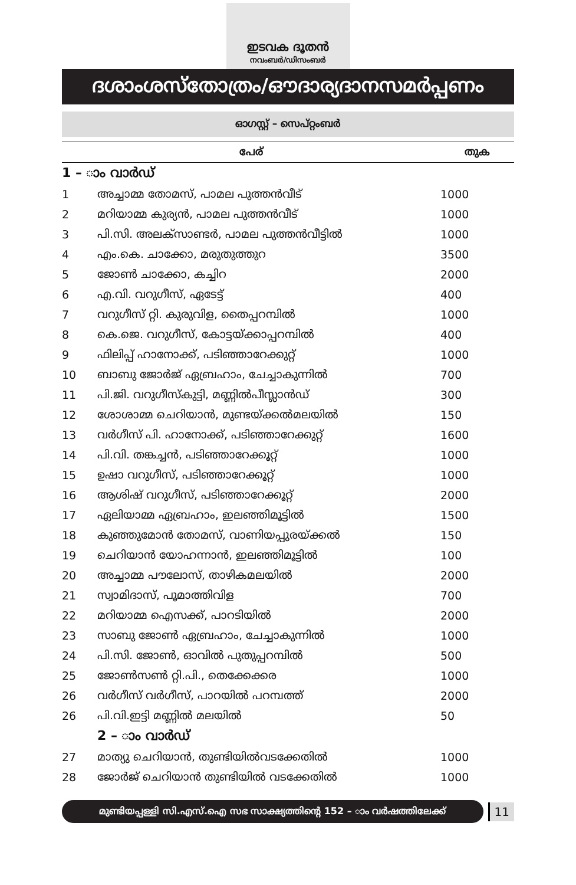ഇടവക ദൂതൻ
നവംബർ/ഡിസംബർ
ദശാംശസ്തോത്രം/ഔദാര്യദാനസമർപ്പണം
ഓഗസ്റ്റ് – സെപ്റ്റംബർ
| പേര് | | തുക |
| --- | --- | --- |
| 1 – ാം വാർഡ് | | |
| 1 | അച്ചാമ്മ തോമസ്, പാമല പുത്തൻവീട് | 1000 |
| 2 | മറിയാമ്മ കുര്യൻ, പാമല പുത്തൻവീട് | 1000 |
| 3 | പി.സി. അലക്സാണ്ടർ, പാമല പുത്തൻവീട്ടിൽ | 1000 |
| 4 | എം.കെ. ചാക്കോ, മരുതുത്തുറ | 3500 |
| 5 | ജോൺ ചാക്കോ, കച്ചിറ | 2000 |
| 6 | എ.വി. വറുഗീസ്, ഏടേട്ട് | 400 |
| 7 | വറുഗീസ് റ്റി. കുരുവിള, തൈപ്പറമ്പിൽ | 1000 |
| 8 | കെ.ജെ. വറുഗീസ്, കോട്ടയ്ക്കാപ്പറമ്പിൽ | 400 |
| 9 | ഫിലിപ്പ് ഹാനോക്ക്, പടിഞ്ഞാറേക്കുറ്റ് | 1000 |
| 10 | ബാബു ജോർജ് ഏബ്രഹാം, ചേച്ചാകുന്നിൽ | 700 |
| 11 | പി.ജി. വറുഗീസ്കുട്ടി, മണ്ണിൽപീസ്ലാൻഡ് | 300 |
| 12 | ശോശാമ്മ ചെറിയാൻ, മുണ്ടയ്ക്കൽമലയിൽ | 150 |
| 13 | വർഗീസ് പി. ഹാനോക്ക്, പടിഞ്ഞാറേക്കുറ്റ് | 1600 |
| 14 | പി.വി. തങ്കച്ചൻ, പടിഞ്ഞാറേക്കൂറ്റ് | 1000 |
| 15 | ഉഷാ വറുഗീസ്, പടിഞ്ഞാറേക്കൂറ്റ് | 1000 |
| 16 | ആശിഷ് വറുഗീസ്, പടിഞ്ഞാറേക്കൂറ്റ് | 2000 |
| 17 | ഏലിയാമ്മ ഏബ്രഹാം, ഇലഞ്ഞിമൂട്ടിൽ | 1500 |
| 18 | കുഞ്ഞുമോൻ തോമസ്, വാണിയപ്പുരയ്ക്കൽ | 150 |
| 19 | ചെറിയാൻ യോഹന്നാൻ, ഇലഞ്ഞിമൂട്ടിൽ | 100 |
| 20 | അച്ചാമ്മ പൗലോസ്, താഴികമലയിൽ | 2000 |
| 21 | സ്വാമിദാസ്, പൂമാത്തിവിള | 700 |
| 22 | മറിയാമ്മ ഐസക്ക്, പാറടിയിൽ | 2000 |
| 23 | സാബു ജോൺ ഏബ്രഹാം, ചേച്ചാകുന്നിൽ | 1000 |
| 24 | പി.സി. ജോൺ, ഓവിൽ പുതുപ്പറമ്പിൽ | 500 |
| 25 | ജോൺസൺ റ്റി.പി., തെക്കേക്കര | 1000 |
| 26 | വർഗീസ് വർഗീസ്, പാറയിൽ പറമ്പത്ത് | 2000 |
| 26 | പി.വി.ഇട്ടി മണ്ണിൽ മലയിൽ | 50 |
| | 2 – ാം വാർഡ് | |
| 27 | മാത്യു ചെറിയാൻ, തുണ്ടിയിൽവടക്കേതിൽ | 1000 |
| 28 | ജോർജ് ചെറിയാൻ തുണ്ടിയിൽ വടക്കേതിൽ | 1000 |
മുണ്ടിയപ്പള്ളി സി.എസ്.ഐ സഭ സാക്ഷ്യത്തിന്റെ 152 – ാം വർഷത്തിലേക്ക്
11